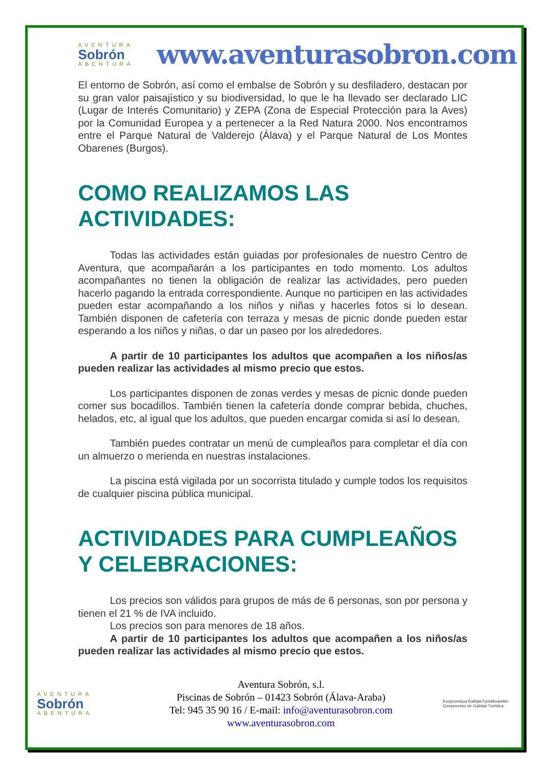AVENTURA
Sobrón
ABENTURA
www.aventurasobron.com
El entorno de Sobrón, así como el embalse de Sobrón y su desfiladero, destacan por su gran valor paisajístico y su biodiversidad, lo que le ha llevado ser declarado LIC (Lugar de Interés Comunitario) y ZEPA (Zona de Especial Protección para la Aves) por la Comunidad Europea y a pertenecer a la Red Natura 2000. Nos encontramos entre el Parque Natural de Valderejo (Álava) y el Parque Natural de Los Montes Obarenes (Burgos).
COMO REALIZAMOS LAS ACTIVIDADES:
Todas las actividades están guiadas por profesionales de nuestro Centro de Aventura, que acompañarán a los participantes en todo momento. Los adultos acompañantes no tienen la obligación de realizar las actividades, pero pueden hacerlo pagando la entrada correspondiente. Aunque no participen en las actividades pueden estar acompañando a los niños y niñas y hacerles fotos si lo desean. También disponen de cafetería con terraza y mesas de picnic donde pueden estar esperando a los niños y niñas, o dar un paseo por los alrededores.
A partir de 10 participantes los adultos que acompañen a los niños/as pueden realizar las actividades al mismo precio que estos.
Los participantes disponen de zonas verdes y mesas de picnic donde pueden comer sus bocadillos. También tienen la cafetería donde comprar bebida, chuches, helados, etc, al igual que los adultos, que pueden encargar comida si así lo desean.
También puedes contratar un menú de cumpleaños para completar el día con un almuerzo o merienda en nuestras instalaciones.
La piscina está vigilada por un socorrista titulado y cumple todos los requisitos de cualquier piscina pública municipal.
ACTIVIDADES PARA CUMPLEAÑOS Y CELEBRACIONES:
Los precios son válidos para grupos de más de 6 personas, son por persona y tienen el 21 % de IVA incluido.
Los precios son para menores de 18 años.
A partir de 10 participantes los adultos que acompañen a los niños/as pueden realizar las actividades al mismo precio que estos.
AVENTURA
Sobrón
ABENTURA
Aventura Sobrón, s.l.
Piscinas de Sobrón – 01423 Sobrón (Álava-Araba)
Tel: 945 35 90 16 / E-mail: info@aventurasobron.com
www.aventurasobron.com
Konpromisoa KalitateTuristikoarekin Compromiso de Calidad Turística